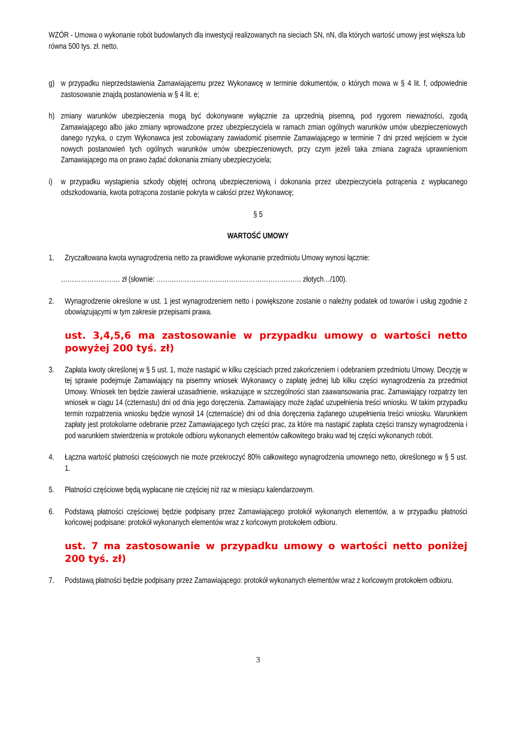WZÓR - Umowa o wykonanie robót budowlanych dla inwestycji realizowanych na sieciach SN, nN, dla których wartość umowy jest większa lub równa 500 tys. zł. netto.
g) w przypadku nieprzedstawienia Zamawiającemu przez Wykonawcę w terminie dokumentów, o których mowa w § 4 lit. f, odpowiednie zastosowanie znajdą postanowienia w § 4 lit. e;
h) zmiany warunków ubezpieczenia mogą być dokonywane wyłącznie za uprzednią pisemną, pod rygorem nieważności, zgodą Zamawiającego albo jako zmiany wprowadzone przez ubezpieczyciela w ramach zmian ogólnych warunków umów ubezpieczeniowych danego ryzyka, o czym Wykonawca jest zobowiązany zawiadomić pisemnie Zamawiającego w terminie 7 dni przed wejściem w życie nowych postanowień tych ogólnych warunków umów ubezpieczeniowych, przy czym jeżeli taka zmiana zagraża uprawnieniom Zamawiającego ma on prawo żądać dokonania zmiany ubezpieczyciela;
i) w przypadku wystąpienia szkody objętej ochroną ubezpieczeniową i dokonania przez ubezpieczyciela potrącenia z wypłacanego odszkodowania, kwota potrącona zostanie pokryta w całości przez Wykonawcę;
§ 5
WARTOŚĆ UMOWY
1. Zryczałtowana kwota wynagrodzenia netto za prawidłowe wykonanie przedmiotu Umowy wynosi łącznie:
……………………… zł (słownie: ………………………………………………………… złotych…/100).
2. Wynagrodzenie określone w ust. 1 jest wynagrodzeniem netto i powiększone zostanie o należny podatek od towarów i usług zgodnie z obowiązującymi w tym zakresie przepisami prawa.
ust. 3,4,5,6 ma zastosowanie w przypadku umowy o wartości netto powyżej 200 tyś. zł)
3. Zapłata kwoty określonej w § 5 ust. 1, może nastąpić w kilku częściach przed zakończeniem i odebraniem przedmiotu Umowy. Decyzję w tej sprawie podejmuje Zamawiający na pisemny wniosek Wykonawcy o zapłatę jednej lub kilku części wynagrodzenia za przedmiot Umowy. Wniosek ten będzie zawierał uzasadnienie, wskazujące w szczególności stan zaawansowania prac. Zamawiający rozpatrzy ten wniosek w ciągu 14 (czternastu) dni od dnia jego doręczenia. Zamawiający może żądać uzupełnienia treści wniosku. W takim przypadku termin rozpatrzenia wniosku będzie wynosił 14 (czternaście) dni od dnia doręczenia żądanego uzupełnienia treści wniosku. Warunkiem zapłaty jest protokolarne odebranie przez Zamawiającego tych części prac, za które ma nastąpić zapłata części transzy wynagrodzenia i pod warunkiem stwierdzenia w protokole odbioru wykonanych elementów całkowitego braku wad tej części wykonanych robót.
4. Łączna wartość płatności częściowych nie może przekroczyć 80% całkowitego wynagrodzenia umownego netto, określonego w § 5 ust. 1.
5. Płatności częściowe będą wypłacane nie częściej niż raz w miesiącu kalendarzowym.
6. Podstawą płatności częściowej będzie podpisany przez Zamawiającego protokół wykonanych elementów, a w przypadku płatności końcowej podpisane: protokół wykonanych elementów wraz z końcowym protokołem odbioru.
ust. 7 ma zastosowanie w przypadku umowy o wartości netto poniżej 200 tyś. zł)
7. Podstawą płatności będzie podpisany przez Zamawiającego: protokół wykonanych elementów wraz z końcowym protokołem odbioru.
3